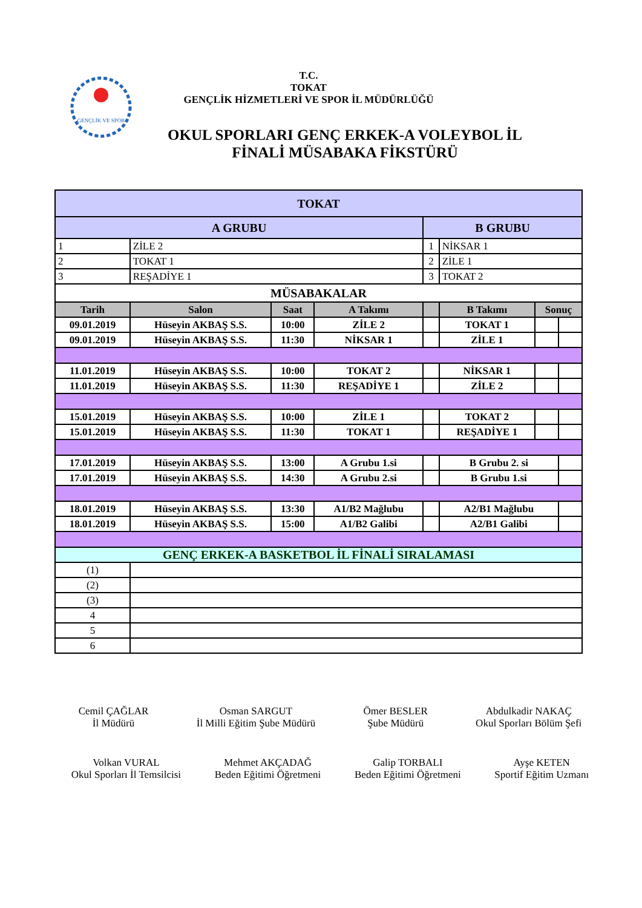GENÇLİK VE SPOR
T.C.
TOKAT
GENÇLİK HİZMETLERİ VE SPOR İL MÜDÜRLÜĞÜ
OKUL SPORLARI GENÇ ERKEK-A VOLEYBOL İL
FİNALİ MÜSABAKA FİKSTÜRÜ
| TOKAT | | | | | | | |
| A GRUBU | | | | B GRUBU | | | |
| 1 | ZİLE 2 | | | 1 | NİKSAR 1 | | |
| 2 | TOKAT 1 | | | 2 | ZİLE 1 | | |
| 3 | REŞADİYE 1 | | | 3 | TOKAT 2 | | |
| MÜSABAKALAR | | | | | | | |
| Tarih | Salon | Saat | A Takımı | | B Takımı | Sonuç | |
| 09.01.2019 | Hüseyin AKBAŞ S.S. | 10:00 | ZİLE 2 | | TOKAT 1 | | |
| 09.01.2019 | Hüseyin AKBAŞ S.S. | 11:30 | NİKSAR 1 | | ZİLE 1 | | |
| 11.01.2019 | Hüseyin AKBAŞ S.S. | 10:00 | TOKAT 2 | | NİKSAR 1 | | |
| 11.01.2019 | Hüseyin AKBAŞ S.S. | 11:30 | REŞADİYE 1 | | ZİLE 2 | | |
| 15.01.2019 | Hüseyin AKBAŞ S.S. | 10:00 | ZİLE 1 | | TOKAT 2 | | |
| 15.01.2019 | Hüseyin AKBAŞ S.S. | 11:30 | TOKAT 1 | | REŞADİYE 1 | | |
| 17.01.2019 | Hüseyin AKBAŞ S.S. | 13:00 | A Grubu 1.si | | B Grubu 2. si | | |
| 17.01.2019 | Hüseyin AKBAŞ S.S. | 14:30 | A Grubu 2.si | | B Grubu 1.si | | |
| 18.01.2019 | Hüseyin AKBAŞ S.S. | 13:30 | A1/B2 Mağlubu | | A2/B1 Mağlubu | | |
| 18.01.2019 | Hüseyin AKBAŞ S.S. | 15:00 | A1/B2 Galibi | | A2/B1 Galibi | | |
| GENÇ ERKEK-A BASKETBOL İL FİNALİ SIRALAMASI | | | | | | | |
| (1) | | | | | | | |
| (2) | | | | | | | |
| (3) | | | | | | | |
| 4 | | | | | | | |
| 5 | | | | | | | |
| 6 | | | | | | | |
Cemil ÇAĞLAR
İl Müdürü
Osman SARGUT
İl Milli Eğitim Şube Müdürü
Ömer BESLER
Şube Müdürü
Abdulkadir NAKAÇ
Okul Sporları Bölüm Şefi
Volkan VURAL
Okul Sporları İl Temsilcisi
Mehmet AKÇADAĞ
Beden Eğitimi Öğretmeni
Galip TORBALI
Beden Eğitimi Öğretmeni
Ayşe KETEN
Sportif Eğitim Uzmanı